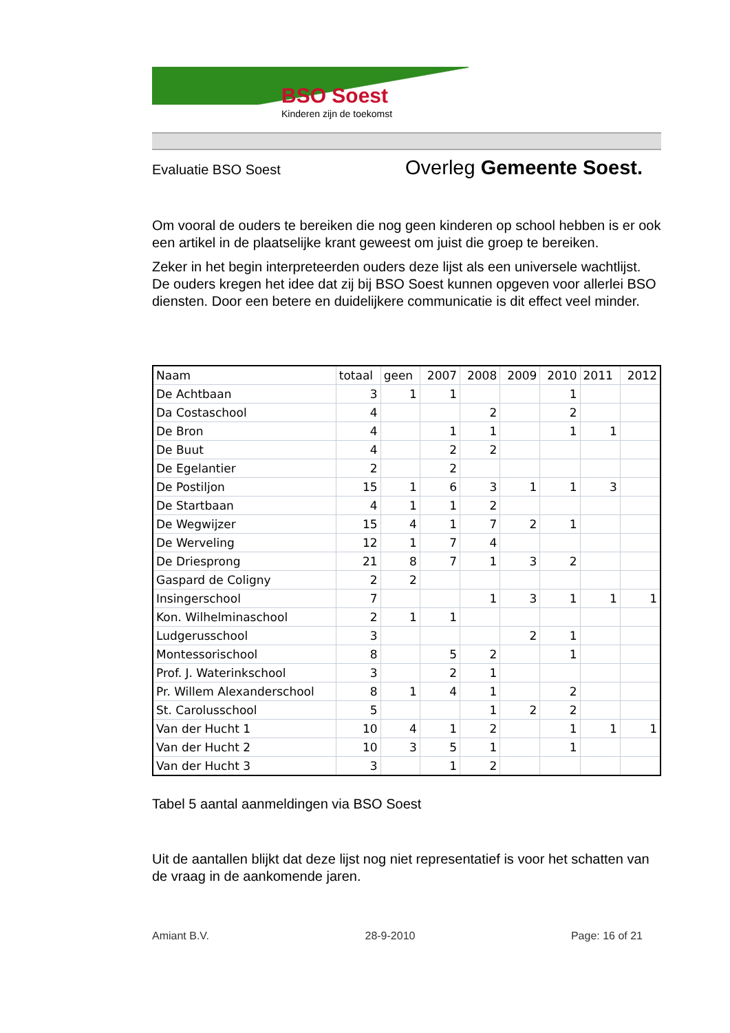BSO Soest
Kinderen zijn de toekomst
Evaluatie BSO Soest Overleg Gemeente Soest.
Om vooral de ouders te bereiken die nog geen kinderen op school hebben is er ook een artikel in de plaatselijke krant geweest om juist die groep te bereiken.
Zeker in het begin interpreteerden ouders deze lijst als een universele wachtlijst. De ouders kregen het idee dat zij bij BSO Soest kunnen opgeven voor allerlei BSO diensten. Door een betere en duidelijkere communicatie is dit effect veel minder.
| Naam | totaal | geen | 2007 | 2008 | 2009 | 2010 | 2011 | 2012 |
| De Achtbaan | 3 | 1 | 1 | | | 1 | | |
| Da Costaschool | 4 | | | 2 | | 2 | | |
| De Bron | 4 | | 1 | 1 | | 1 | 1 | |
| De Buut | 4 | | 2 | 2 | | | | |
| De Egelantier | 2 | | 2 | | | | | |
| De Postiljon | 15 | 1 | 6 | 3 | 1 | 1 | 3 | |
| De Startbaan | 4 | 1 | 1 | 2 | | | | |
| De Wegwijzer | 15 | 4 | 1 | 7 | 2 | 1 | | |
| De Werveling | 12 | 1 | 7 | 4 | | | | |
| De Driesprong | 21 | 8 | 7 | 1 | 3 | 2 | | |
| Gaspard de Coligny | 2 | 2 | | | | | | |
| Insingerschool | 7 | | | 1 | 3 | 1 | 1 | 1 |
| Kon. Wilhelminaschool | 2 | 1 | 1 | | | | | |
| Ludgerusschool | 3 | | | | 2 | 1 | | |
| Montessorischool | 8 | | 5 | 2 | | 1 | | |
| Prof. J. Waterinkschool | 3 | | 2 | 1 | | | | |
| Pr. Willem Alexanderschool | 8 | 1 | 4 | 1 | | 2 | | |
| St. Carolusschool | 5 | | | 1 | 2 | 2 | | |
| Van der Hucht 1 | 10 | 4 | 1 | 2 | | 1 | 1 | 1 |
| Van der Hucht 2 | 10 | 3 | 5 | 1 | | 1 | | |
| Van der Hucht 3 | 3 | | 1 | 2 | | | | |
Tabel 5 aantal aanmeldingen via BSO Soest
Uit de aantallen blijkt dat deze lijst nog niet representatief is voor het schatten van de vraag in de aankomende jaren.
Amiant B.V. 28-9-2010 Page: 16 of 21